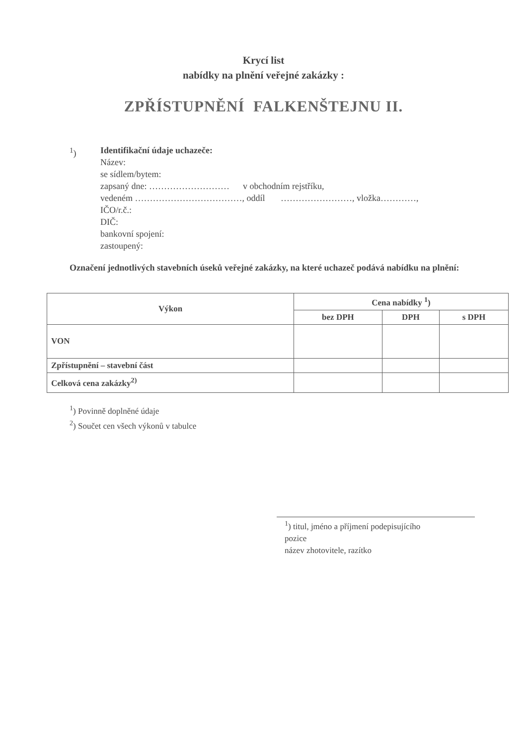Krycí list
nabídky na plnění veřejné zakázky :
ZPŘÍSTUPNĚNÍ FALKENŠTEJNU II.
<sup>1</sup>) Identifikační údaje uchazeče:
Název:
se sídlem/bytem:
zapsaný dne: ……………………… v obchodním rejstříku,
vedeném ………………………………, oddíl ……………………, vložka…………,
IČO/r.č.:
DIČ:
bankovní spojení:
zastoupený:
Označení jednotlivých stavebních úseků veřejné zakázky, na které uchazeč podává nabídku na plnění:
| Výkon | Cena nabídky <sup>1</sup>) | | |
| --- | --- | --- | --- |
| | bez DPH | DPH | s DPH |
| VON | | | |
| Zpřístupnění – stavební část | | | |
| Celková cena zakázky<sup>2)</sup> | | | |
<sup>1</sup>) Povinně doplněné údaje
<sup>2</sup>) Součet cen všech výkonů v tabulce
<sup>1</sup>) titul, jméno a příjmení podepisujícího
pozice
název zhotovitele, razítko